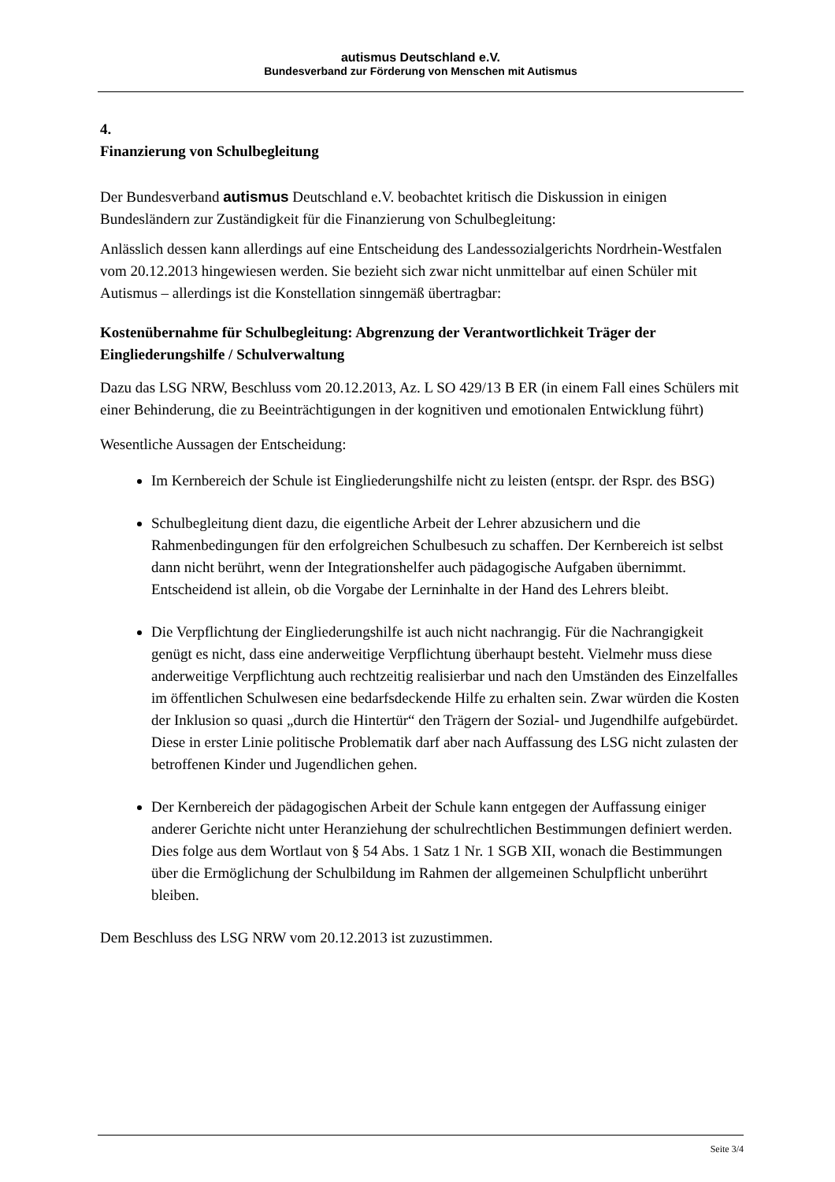autismus Deutschland e.V.
Bundesverband zur Förderung von Menschen mit Autismus
4.
Finanzierung von Schulbegleitung
Der Bundesverband autismus Deutschland e.V. beobachtet kritisch die Diskussion in einigen Bundesländern zur Zuständigkeit für die Finanzierung von Schulbegleitung:
Anlässlich dessen kann allerdings auf eine Entscheidung des Landessozialgerichts Nordrhein-Westfalen vom 20.12.2013 hingewiesen werden. Sie bezieht sich zwar nicht unmittelbar auf einen Schüler mit Autismus – allerdings ist die Konstellation sinngemäß übertragbar:
Kostenübernahme für Schulbegleitung: Abgrenzung der Verantwortlichkeit Träger der Eingliederungshilfe / Schulverwaltung
Dazu das LSG NRW, Beschluss vom 20.12.2013, Az. L SO 429/13 B ER (in einem Fall eines Schülers mit einer Behinderung, die zu Beeinträchtigungen in der kognitiven und emotionalen Entwicklung führt)
Wesentliche Aussagen der Entscheidung:
Im Kernbereich der Schule ist Eingliederungshilfe nicht zu leisten (entspr. der Rspr. des BSG)
Schulbegleitung dient dazu, die eigentliche Arbeit der Lehrer abzusichern und die Rahmenbedingungen für den erfolgreichen Schulbesuch zu schaffen. Der Kernbereich ist selbst dann nicht berührt, wenn der Integrationshelfer auch pädagogische Aufgaben übernimmt. Entscheidend ist allein, ob die Vorgabe der Lerninhalte in der Hand des Lehrers bleibt.
Die Verpflichtung der Eingliederungshilfe ist auch nicht nachrangig. Für die Nachrangigkeit genügt es nicht, dass eine anderweitige Verpflichtung überhaupt besteht. Vielmehr muss diese anderweitige Verpflichtung auch rechtzeitig realisierbar und nach den Umständen des Einzelfalles im öffentlichen Schulwesen eine bedarfsdeckende Hilfe zu erhalten sein. Zwar würden die Kosten der Inklusion so quasi „durch die Hintertür“ den Trägern der Sozial- und Jugendhilfe aufgebürdet. Diese in erster Linie politische Problematik darf aber nach Auffassung des LSG nicht zulasten der betroffenen Kinder und Jugendlichen gehen.
Der Kernbereich der pädagogischen Arbeit der Schule kann entgegen der Auffassung einiger anderer Gerichte nicht unter Heranziehung der schulrechtlichen Bestimmungen definiert werden. Dies folge aus dem Wortlaut von § 54 Abs. 1 Satz 1 Nr. 1 SGB XII, wonach die Bestimmungen über die Ermöglichung der Schulbildung im Rahmen der allgemeinen Schulpflicht unberührt bleiben.
Dem Beschluss des LSG NRW vom 20.12.2013 ist zuzustimmen.
Seite 3/4